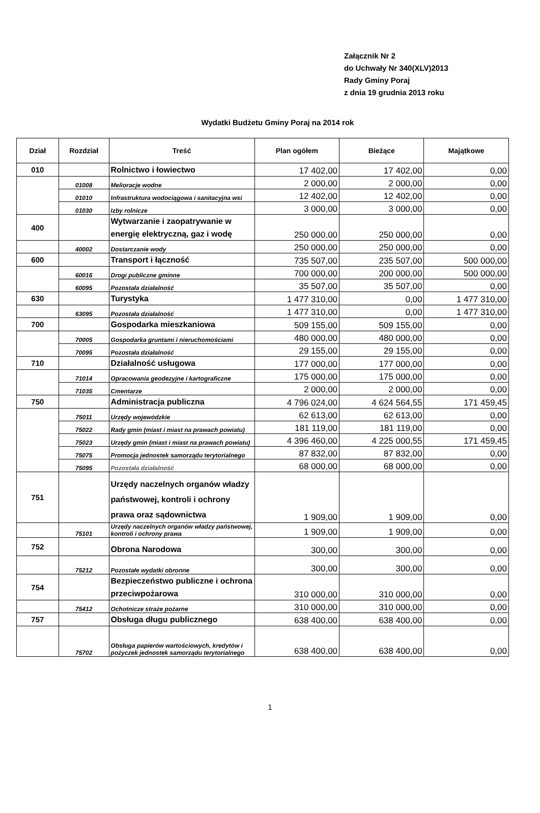Załącznik Nr 2
do Uchwały Nr 340(XLV)2013
Rady Gminy Poraj
z dnia 19 grudnia 2013 roku
Wydatki Budżetu Gminy Poraj na 2014 rok
| Dział | Rozdział | Treść | Plan ogółem | Bieżące | Majątkowe |
| --- | --- | --- | --- | --- | --- |
| 010 | | Rolnictwo i łowiectwo | 17 402,00 | 17 402,00 | 0,00 |
| | 01008 | Melioracje wodne | 2 000,00 | 2 000,00 | 0,00 |
| | 01010 | Infrastruktura wodociągowa i sanitacyjna wsi | 12 402,00 | 12 402,00 | 0,00 |
| | 01030 | Izby rolnicze | 3 000,00 | 3 000,00 | 0,00 |
| 400 | | Wytwarzanie i zaopatrywanie w energię elektryczną, gaz i wodę | 250 000,00 | 250 000,00 | 0,00 |
| | 40002 | Dostarczanie wody | 250 000,00 | 250 000,00 | 0,00 |
| 600 | | Transport i łączność | 735 507,00 | 235 507,00 | 500 000,00 |
| | 60016 | Drogi publiczne gminne | 700 000,00 | 200 000,00 | 500 000,00 |
| | 60095 | Pozostała działalność | 35 507,00 | 35 507,00 | 0,00 |
| 630 | | Turystyka | 1 477 310,00 | 0,00 | 1 477 310,00 |
| | 63095 | Pozostała działalność | 1 477 310,00 | 0,00 | 1 477 310,00 |
| 700 | | Gospodarka mieszkaniowa | 509 155,00 | 509 155,00 | 0,00 |
| | 70005 | Gospodarka gruntami i nieruchomościami | 480 000,00 | 480 000,00 | 0,00 |
| | 70095 | Pozostała działalność | 29 155,00 | 29 155,00 | 0,00 |
| 710 | | Działalność usługowa | 177 000,00 | 177 000,00 | 0,00 |
| | 71014 | Opracowania geodezyjne i kartograficzne | 175 000,00 | 175 000,00 | 0,00 |
| | 71035 | Cmentarze | 2 000,00 | 2 000,00 | 0,00 |
| 750 | | Administracja publiczna | 4 796 024,00 | 4 624 564,55 | 171 459,45 |
| | 75011 | Urzędy wojewódzkie | 62 613,00 | 62 613,00 | 0,00 |
| | 75022 | Rady gmin (miast i miast na prawach powiatu) | 181 119,00 | 181 119,00 | 0,00 |
| | 75023 | Urzędy gmin (miast i miast na prawach powiatu) | 4 396 460,00 | 4 225 000,55 | 171 459,45 |
| | 75075 | Promocja jednostek samorządu terytorialnego | 87 832,00 | 87 832,00 | 0,00 |
| | 75095 | Pozostała działalność | 68 000,00 | 68 000,00 | 0,00 |
| 751 | | Urzędy naczelnych organów władzy państwowej, kontroli i ochrony prawa oraz sądownictwa | 1 909,00 | 1 909,00 | 0,00 |
| | 75101 | Urzędy naczelnych organów władzy państwowej, kontroli i ochrony prawa | 1 909,00 | 1 909,00 | 0,00 |
| 752 | | Obrona Narodowa | 300,00 | 300,00 | 0,00 |
| | 75212 | Pozostałe wydatki obronne | 300,00 | 300,00 | 0,00 |
| 754 | | Bezpieczeństwo publiczne i ochrona przeciwpożarowa | 310 000,00 | 310 000,00 | 0,00 |
| | 75412 | Ochotnicze straże pożarne | 310 000,00 | 310 000,00 | 0,00 |
| 757 | | Obsługa długu publicznego | 638 400,00 | 638 400,00 | 0,00 |
| | 75702 | Obsługa papierów wartościowych, kredytów i pożyczek jednostek samorządu terytorialnego | 638 400,00 | 638 400,00 | 0,00 |
1